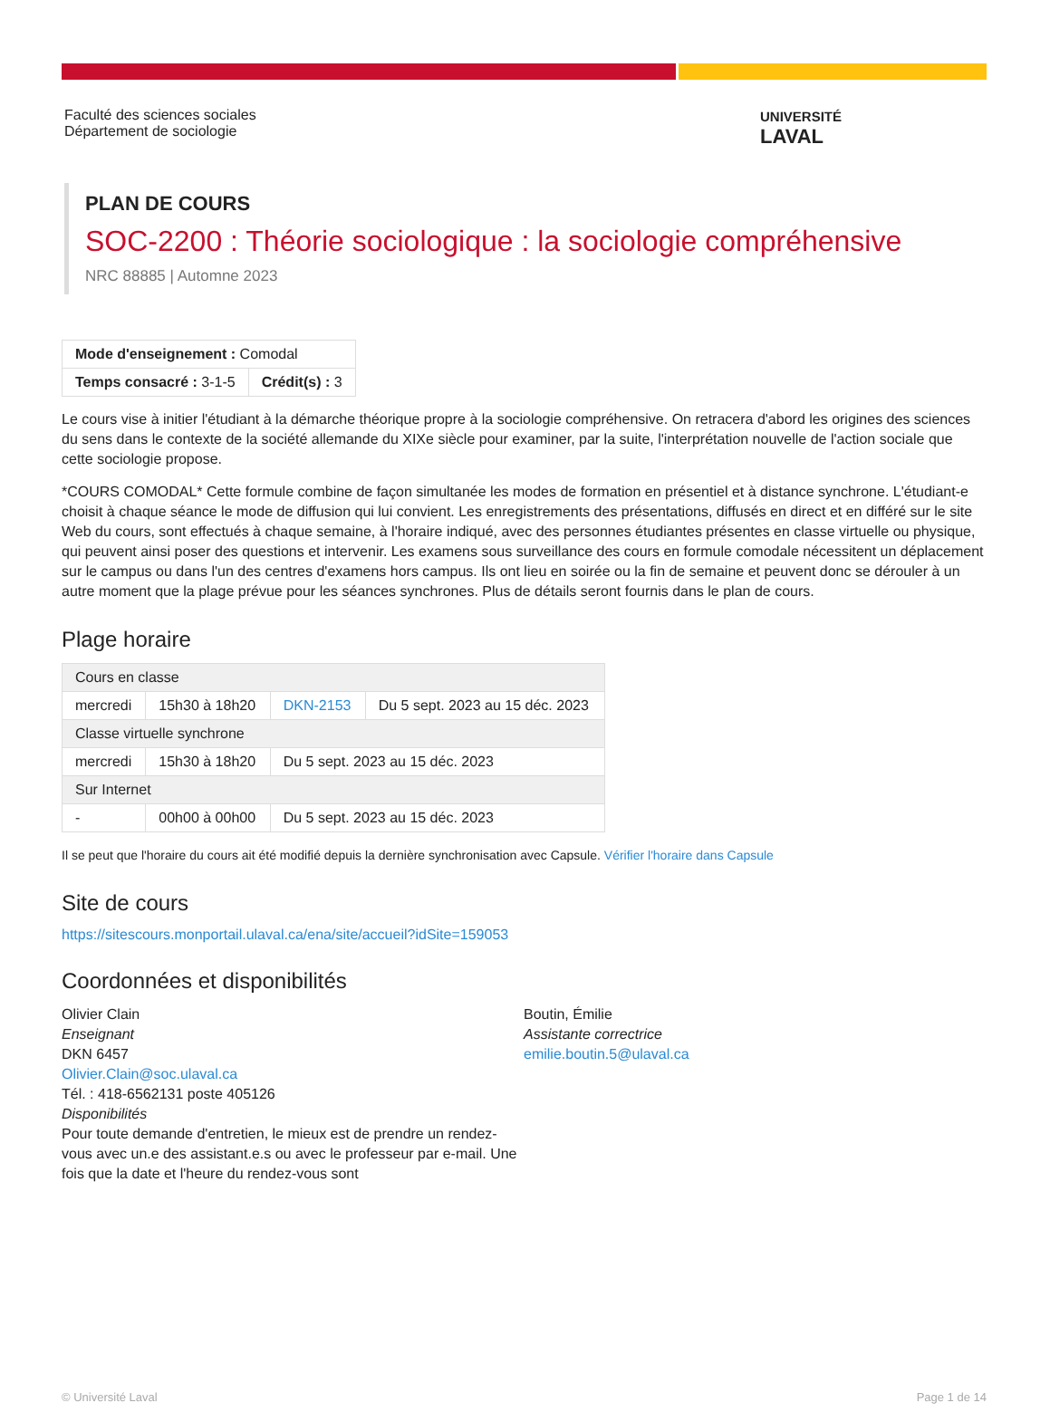Faculté des sciences sociales
Département de sociologie
UNIVERSITÉ
LAVAL
PLAN DE COURS
SOC-2200 : Théorie sociologique : la sociologie compréhensive
NRC 88885 | Automne 2023
| Mode d'enseignement : Comodal | |
| Temps consacré : 3-1-5 | Crédit(s) : 3 |
Le cours vise à initier l'étudiant à la démarche théorique propre à la sociologie compréhensive. On retracera d'abord les origines des sciences du sens dans le contexte de la société allemande du XIXe siècle pour examiner, par la suite, l'interprétation nouvelle de l'action sociale que cette sociologie propose.
*COURS COMODAL* Cette formule combine de façon simultanée les modes de formation en présentiel et à distance synchrone. L'étudiant-e choisit à chaque séance le mode de diffusion qui lui convient. Les enregistrements des présentations, diffusés en direct et en différé sur le site Web du cours, sont effectués à chaque semaine, à l'horaire indiqué, avec des personnes étudiantes présentes en classe virtuelle ou physique, qui peuvent ainsi poser des questions et intervenir. Les examens sous surveillance des cours en formule comodale nécessitent un déplacement sur le campus ou dans l'un des centres d'examens hors campus. Ils ont lieu en soirée ou la fin de semaine et peuvent donc se dérouler à un autre moment que la plage prévue pour les séances synchrones. Plus de détails seront fournis dans le plan de cours.
Plage horaire
| Cours en classe | | | |
| mercredi | 15h30 à 18h20 | DKN-2153 | Du 5 sept. 2023 au 15 déc. 2023 |
| Classe virtuelle synchrone | | | |
| mercredi | 15h30 à 18h20 | Du 5 sept. 2023 au 15 déc. 2023 | |
| Sur Internet | | | |
| - | 00h00 à 00h00 | Du 5 sept. 2023 au 15 déc. 2023 | |
Il se peut que l'horaire du cours ait été modifié depuis la dernière synchronisation avec Capsule. Vérifier l'horaire dans Capsule
Site de cours
https://sitescours.monportail.ulaval.ca/ena/site/accueil?idSite=159053
Coordonnées et disponibilités
Olivier Clain
Enseignant
DKN 6457
Olivier.Clain@soc.ulaval.ca
Tél. : 418-6562131 poste 405126
Disponibilités
Pour toute demande d'entretien, le mieux est de prendre un rendez-vous avec un.e des assistant.e.s ou avec le professeur par e-mail. Une fois que la date et l'heure du rendez-vous sont
Boutin, Émilie
Assistante correctrice
emilie.boutin.5@ulaval.ca
© Université Laval Page 1 de 14